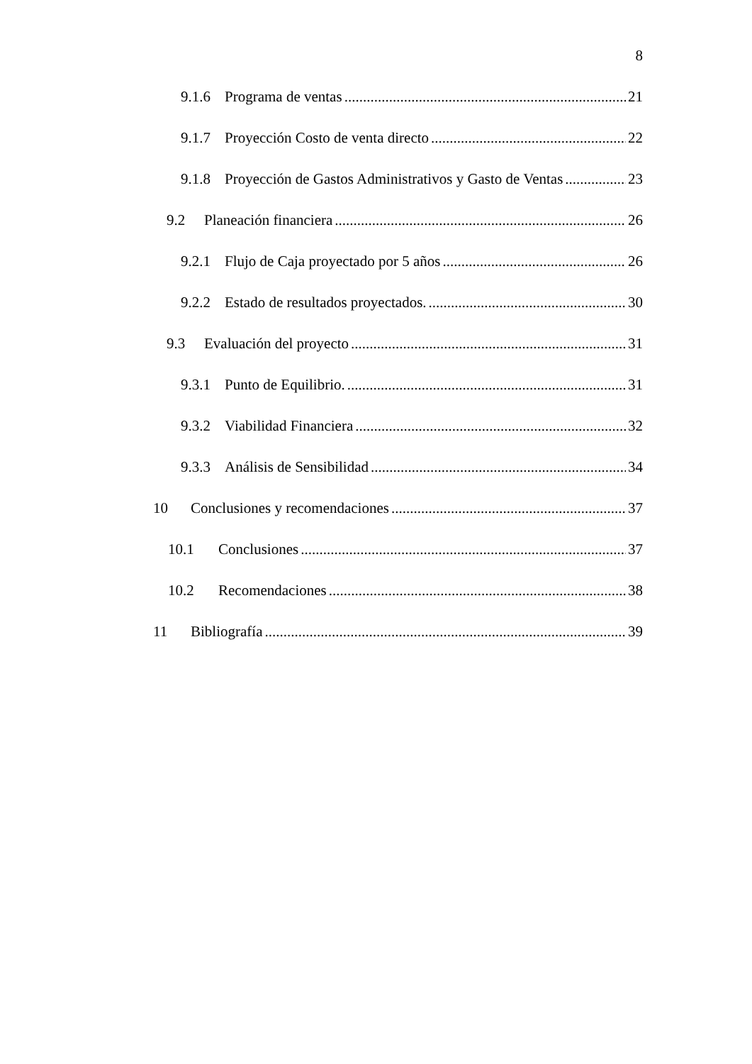8
9.1.6 Programa de ventas 21
9.1.7 Proyección Costo de venta directo 22
9.1.8 Proyección de Gastos Administrativos y Gasto de Ventas 23
9.2 Planeación financiera 26
9.2.1 Flujo de Caja proyectado por 5 años 26
9.2.2 Estado de resultados proyectados. 30
9.3 Evaluación del proyecto 31
9.3.1 Punto de Equilibrio. 31
9.3.2 Viabilidad Financiera 32
9.3.3 Análisis de Sensibilidad 34
10 Conclusiones y recomendaciones 37
10.1 Conclusiones 37
10.2 Recomendaciones 38
11 Bibliografía 39